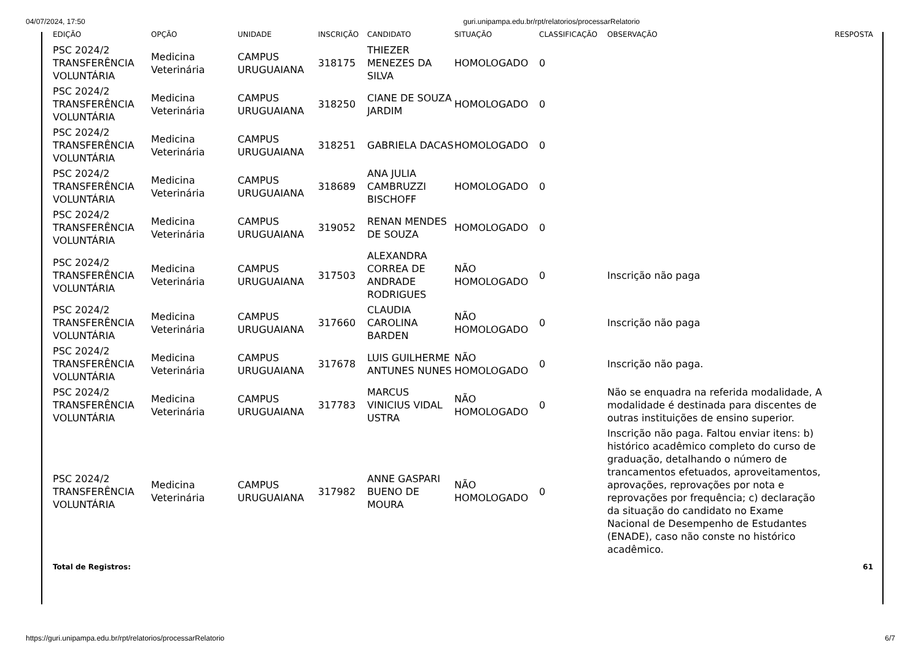04/07/2024, 17:50 guri.unipampa.edu.br/rpt/relatorios/processarRelatorio
| EDIÇÃO | OPÇÃO | UNIDADE | INSCRIÇÃO | CANDIDATO | SITUAÇÃO | CLASSIFICAÇÃO | OBSERVAÇÃO | RESPOSTA |
| --- | --- | --- | --- | --- | --- | --- | --- | --- |
| PSC 2024/2 TRANSFERÊNCIA VOLUNTÁRIA | Medicina Veterinária | CAMPUS URUGUAIANA | 318175 | THIEZER MENEZES DA SILVA | HOMOLOGADO | 0 | | |
| PSC 2024/2 TRANSFERÊNCIA VOLUNTÁRIA | Medicina Veterinária | CAMPUS URUGUAIANA | 318250 | CIANE DE SOUZA JARDIM | HOMOLOGADO | 0 | | |
| PSC 2024/2 TRANSFERÊNCIA VOLUNTÁRIA | Medicina Veterinária | CAMPUS URUGUAIANA | 318251 | GABRIELA DACAS | HOMOLOGADO | 0 | | |
| PSC 2024/2 TRANSFERÊNCIA VOLUNTÁRIA | Medicina Veterinária | CAMPUS URUGUAIANA | 318689 | ANA JULIA CAMBRUZZI BISCHOFF | HOMOLOGADO | 0 | | |
| PSC 2024/2 TRANSFERÊNCIA VOLUNTÁRIA | Medicina Veterinária | CAMPUS URUGUAIANA | 319052 | RENAN MENDES DE SOUZA | HOMOLOGADO | 0 | | |
| PSC 2024/2 TRANSFERÊNCIA VOLUNTÁRIA | Medicina Veterinária | CAMPUS URUGUAIANA | 317503 | ALEXANDRA CORREA DE ANDRADE RODRIGUES | NÃO HOMOLOGADO | 0 | Inscrição não paga | |
| PSC 2024/2 TRANSFERÊNCIA VOLUNTÁRIA | Medicina Veterinária | CAMPUS URUGUAIANA | 317660 | CLAUDIA CAROLINA BARDEN | NÃO HOMOLOGADO | 0 | Inscrição não paga | |
| PSC 2024/2 TRANSFERÊNCIA VOLUNTÁRIA | Medicina Veterinária | CAMPUS URUGUAIANA | 317678 | LUIS GUILHERME ANTUNES NUNES | NÃO HOMOLOGADO | 0 | Inscrição não paga. | |
| PSC 2024/2 TRANSFERÊNCIA VOLUNTÁRIA | Medicina Veterinária | CAMPUS URUGUAIANA | 317783 | MARCUS VINICIUS VIDAL USTRA | NÃO HOMOLOGADO | 0 | Não se enquadra na referida modalidade, A modalidade é destinada para discentes de outras instituições de ensino superior. | |
| PSC 2024/2 TRANSFERÊNCIA VOLUNTÁRIA | Medicina Veterinária | CAMPUS URUGUAIANA | 317982 | ANNE GASPARI BUENO DE MOURA | NÃO HOMOLOGADO | 0 | Inscrição não paga. Faltou enviar itens: b) histórico acadêmico completo do curso de graduação, detalhando o número de trancamentos efetuados, aproveitamentos, aprovações, reprovações por nota e reprovações por frequência; c) declaração da situação do candidato no Exame Nacional de Desempenho de Estudantes (ENADE), caso não conste no histórico acadêmico. | |
| Total de Registros: | | | | | | | | 61 |
https://guri.unipampa.edu.br/rpt/relatorios/processarRelatorio 6/7